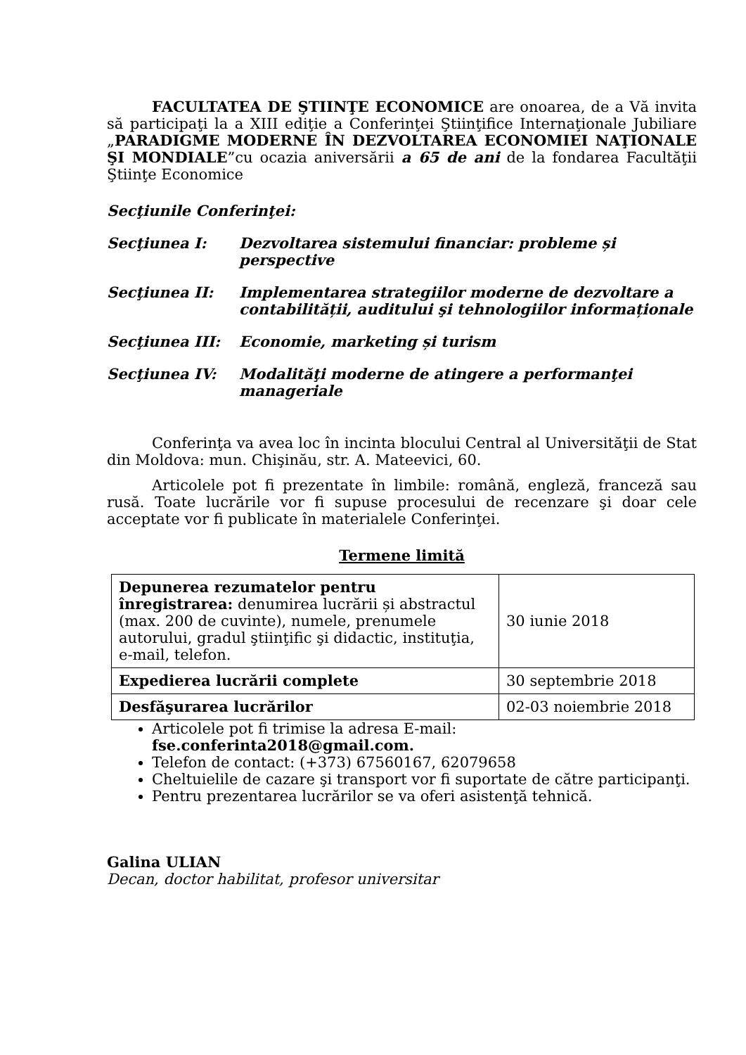FACULTATEA DE ŞTIINŢE ECONOMICE are onoarea, de a Vă invita să participaţi la a XIII ediţie a Conferinţei Ştiinţifice Internaţionale Jubiliare „PARADIGME MODERNE ÎN DEZVOLTAREA ECONOMIEI NAŢIONALE ŞI MONDIALE”cu ocazia aniversării a 65 de ani de la fondarea Facultăţii Ştiinţe Economice
Secţiunile Conferinţei:
Secţiunea I: Dezvoltarea sistemului financiar: probleme și perspective
Secţiunea II: Implementarea strategiilor moderne de dezvoltare a contabilității, auditului şi tehnologiilor informaționale
Secţiunea III: Economie, marketing și turism
Secţiunea IV: Modalităţi moderne de atingere a performanţei manageriale
Conferinţa va avea loc în incinta blocului Central al Universităţii de Stat din Moldova: mun. Chişinău, str. A. Mateevici, 60.
Articolele pot fi prezentate în limbile: română, engleză, franceză sau rusă. Toate lucrările vor fi supuse procesului de recenzare şi doar cele acceptate vor fi publicate în materialele Conferinţei.
Termene limită
| Depunerea rezumatelor pentru înregistrarea: denumirea lucrării și abstractul (max. 200 de cuvinte), numele, prenumele autorului, gradul ştiinţific şi didactic, instituţia, e-mail, telefon. | 30 iunie 2018 |
| Expedierea lucrării complete | 30 septembrie 2018 |
| Desfăşurarea lucrărilor | 02-03 noiembrie 2018 |
Articolele pot fi trimise la adresa E-mail: fse.conferinta2018@gmail.com.
Telefon de contact: (+373) 67560167, 62079658
Cheltuielile de cazare şi transport vor fi suportate de către participanţi.
Pentru prezentarea lucrărilor se va oferi asistenţă tehnică.
Galina ULIAN
Decan, doctor habilitat, profesor universitar